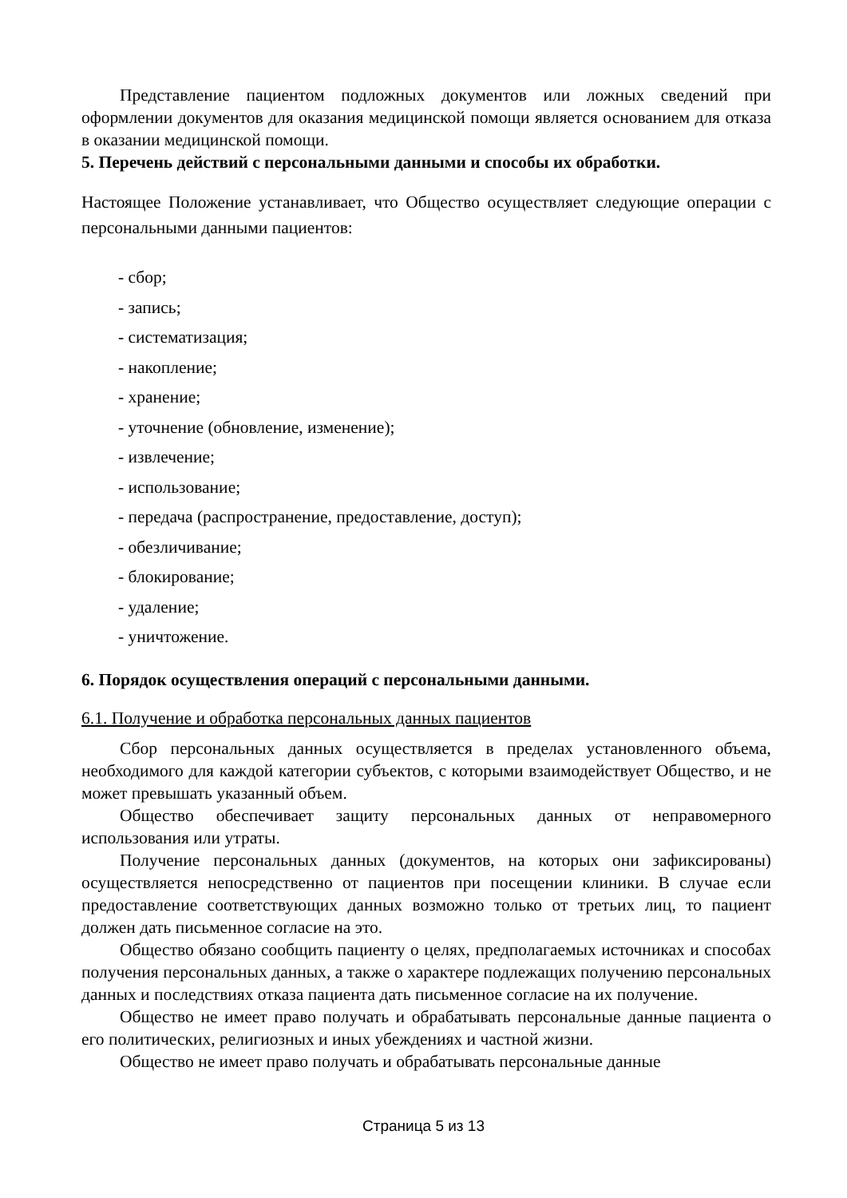Представление пациентом подложных документов или ложных сведений при оформлении документов для оказания медицинской помощи является основанием для отказа в оказании медицинской помощи.
5. Перечень действий с персональными данными и способы их обработки.
Настоящее Положение устанавливает, что Общество осуществляет следующие операции с персональными данными пациентов:
- сбор;
- запись;
- систематизация;
- накопление;
- хранение;
- уточнение (обновление, изменение);
- извлечение;
- использование;
- передача (распространение, предоставление, доступ);
- обезличивание;
- блокирование;
- удаление;
- уничтожение.
6. Порядок осуществления операций с персональными данными.
6.1. Получение и обработка персональных данных пациентов
Сбор персональных данных осуществляется в пределах установленного объема, необходимого для каждой категории субъектов, с которыми взаимодействует Общество, и не может превышать указанный объем.
Общество обеспечивает защиту персональных данных от неправомерного использования или утраты.
Получение персональных данных (документов, на которых они зафиксированы) осуществляется непосредственно от пациентов при посещении клиники. В случае если предоставление соответствующих данных возможно только от третьих лиц, то пациент должен дать письменное согласие на это.
Общество обязано сообщить пациенту о целях, предполагаемых источниках и способах получения персональных данных, а также о характере подлежащих получению персональных данных и последствиях отказа пациента дать письменное согласие на их получение.
Общество не имеет право получать и обрабатывать персональные данные пациента о его политических, религиозных и иных убеждениях и частной жизни.
Общество не имеет право получать и обрабатывать персональные данные
Страница 5 из 13